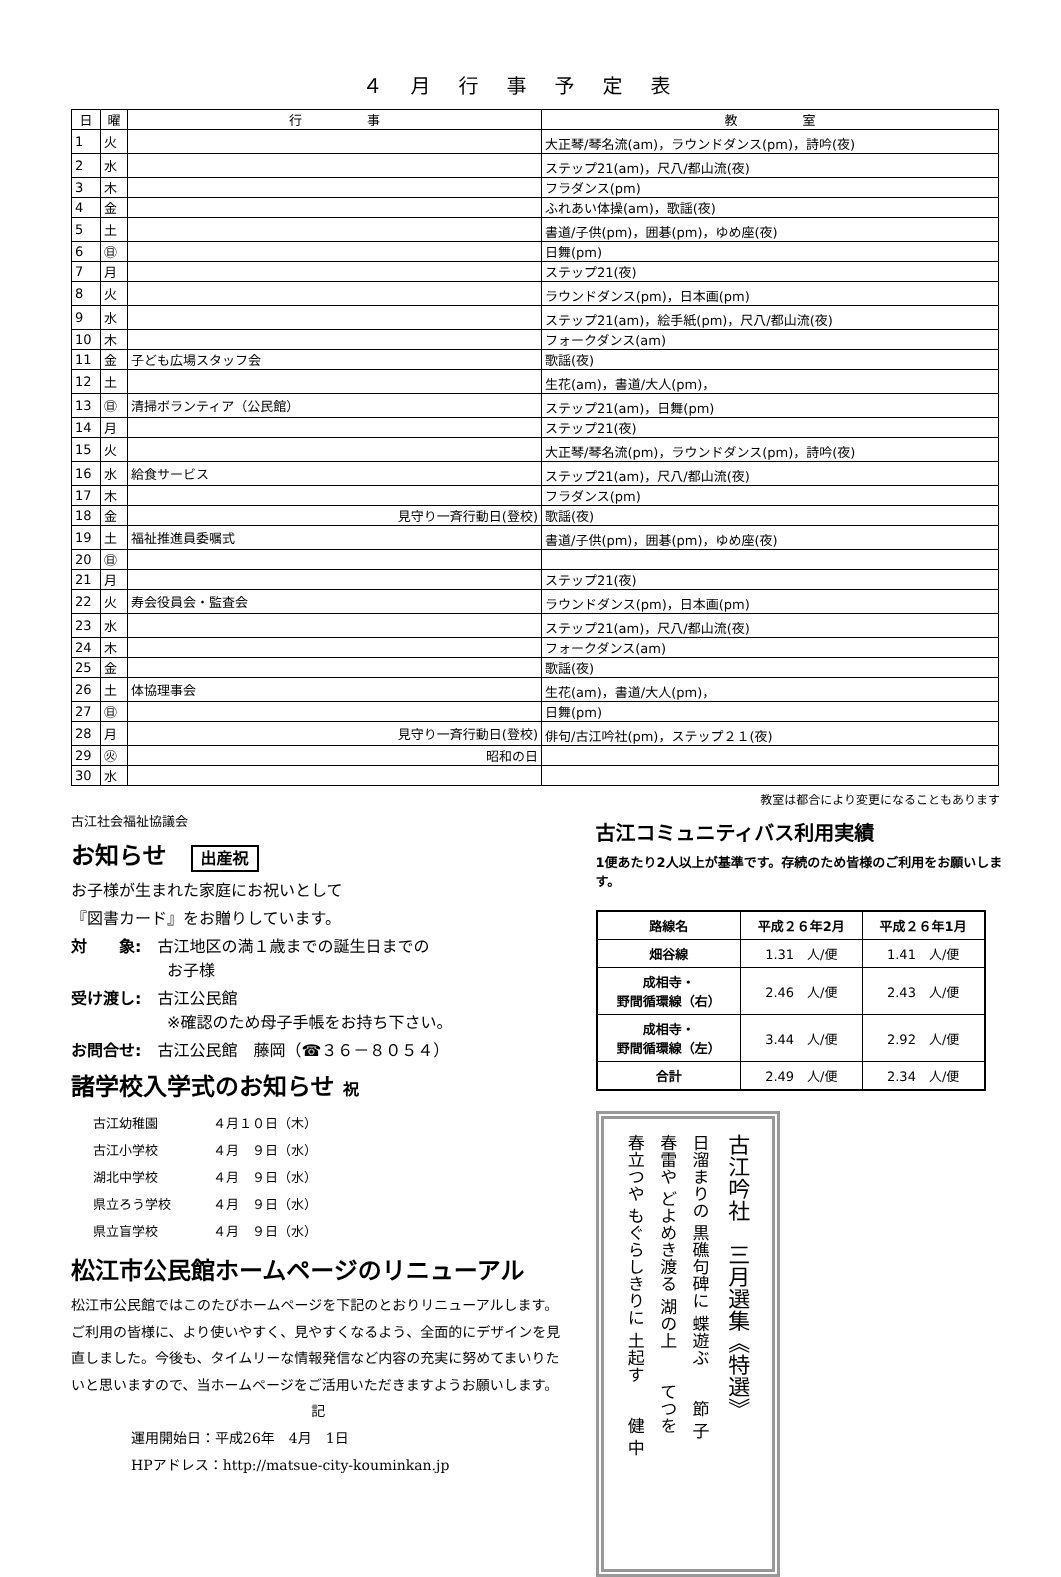４月行事予定表
| 日 | 曜 | 行 事 | 教 室 |
| --- | --- | --- | --- |
| 1 | 火 | | 大正琴/琴名流(am)，ラウンドダンス(pm)，詩吟(夜) |
| 2 | 水 | | ステップ21(am)，尺八/都山流(夜) |
| 3 | 木 | | フラダンス(pm) |
| 4 | 金 | | ふれあい体操(am)，歌謡(夜) |
| 5 | 土 | | 書道/子供(pm)，囲碁(pm)，ゆめ座(夜) |
| 6 | ㊐ | | 日舞(pm) |
| 7 | 月 | | ステップ21(夜) |
| 8 | 火 | | ラウンドダンス(pm)，日本画(pm) |
| 9 | 水 | | ステップ21(am)，絵手紙(pm)，尺八/都山流(夜) |
| 10 | 木 | | フォークダンス(am) |
| 11 | 金 | 子ども広場スタッフ会 | 歌謡(夜) |
| 12 | 土 | | 生花(am)，書道/大人(pm)， |
| 13 | ㊐ | 清掃ボランティア（公民館） | ステップ21(am)，日舞(pm) |
| 14 | 月 | | ステップ21(夜) |
| 15 | 火 | | 大正琴/琴名流(pm)，ラウンドダンス(pm)，詩吟(夜) |
| 16 | 水 | 給食サービス | ステップ21(am)，尺八/都山流(夜) |
| 17 | 木 | | フラダンス(pm) |
| 18 | 金 | 見守り一斉行動日(登校) | 歌謡(夜) |
| 19 | 土 | 福祉推進員委嘱式 | 書道/子供(pm)，囲碁(pm)，ゆめ座(夜) |
| 20 | ㊐ | | |
| 21 | 月 | | ステップ21(夜) |
| 22 | 火 | 寿会役員会・監査会 | ラウンドダンス(pm)，日本画(pm) |
| 23 | 水 | | ステップ21(am)，尺八/都山流(夜) |
| 24 | 木 | | フォークダンス(am) |
| 25 | 金 | | 歌謡(夜) |
| 26 | 土 | 体協理事会 | 生花(am)，書道/大人(pm)， |
| 27 | ㊐ | | 日舞(pm) |
| 28 | 月 | 見守り一斉行動日(登校) | 俳句/古江吟社(pm)，ステップ２１(夜) |
| 29 | ㊋ | 昭和の日 | |
| 30 | 水 | | |
教室は都合により変更になることもあります
古江社会福祉協議会
お知らせ　出産祝
お子様が生まれた家庭にお祝いとして
『図書カード』をお贈りしています。
対　　象:　古江地区の満１歳までの誕生日までの
　　　　　　お子様
受け渡し:　古江公民館
　　　　　　※確認のため母子手帳をお持ち下さい。
お問合せ:　古江公民館　藤岡（☎３６－８０５４）
諸学校入学式のお知らせ 祝
| 古江幼稚園 | ４月１０日（木） |
| 古江小学校 | ４月 ９日（水） |
| 湖北中学校 | ４月 ９日（水） |
| 県立ろう学校 | ４月 ９日（水） |
| 県立盲学校 | ４月 ９日（水） |
松江市公民館ホームページのリニューアル
松江市公民館ではこのたびホームページを下記のとおりリニューアルします。ご利用の皆様に、より使いやすく、見やすくなるよう、全面的にデザインを見直しました。今後も、タイムリーな情報発信など内容の充実に努めてまいりたいと思いますので、当ホームページをご活用いただきますようお願いします。
記
運用開始日：平成26年　4月　1日
HPアドレス：http://matsue-city-kouminkan.jp
古江コミュニティバス利用実績
1便あたり2人以上が基準です。存続のため皆様のご利用をお願いします。
| 路線名 | 平成２６年2月 | 平成２６年1月 |
| --- | --- | --- |
| 畑谷線 | 1.31 人/便 | 1.41 人/便 |
| 成相寺・ 野間循環線（右） | 2.46 人/便 | 2.43 人/便 |
| 成相寺・ 野間循環線（左） | 3.44 人/便 | 2.92 人/便 |
| 合計 | 2.49 人/便 | 2.34 人/便 |
古江吟社　三月選集《特選》
日溜まりの 黒礁句碑に 蝶遊ぶ　　節 子
春雷や どよめき渡る 湖の上　　てつを
春立つや もぐらしきりに 土起す　　健 中